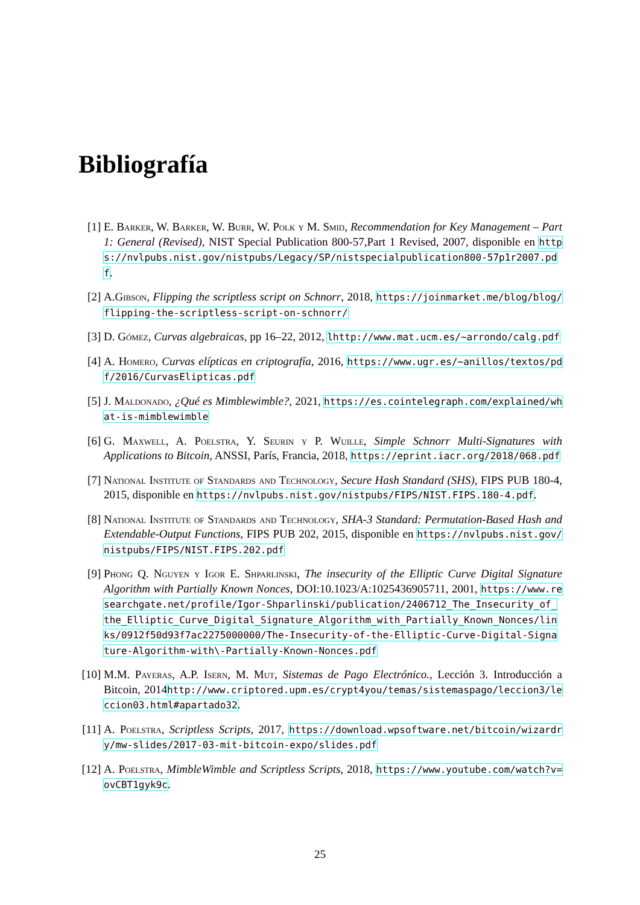Bibliografía
[1] E. Barker, W. Barker, W. Burr, W. Polk y M. Smid, Recommendation for Key Management – Part 1: General (Revised), NIST Special Publication 800-57,Part 1 Revised, 2007, disponible en https://nvlpubs.nist.gov/nistpubs/Legacy/SP/nistspecialpublication800-57p1r2007.pdf.
[2] A.Gibson, Flipping the scriptless script on Schnorr, 2018, https://joinmarket.me/blog/blog/flipping-the-scriptless-script-on-schnorr/
[3] D. Gómez, Curvas algebraicas, pp 16–22, 2012, lhttp://www.mat.ucm.es/~arrondo/calg.pdf
[4] A. Homero, Curvas elípticas en criptografía, 2016, https://www.ugr.es/~anillos/textos/pdf/2016/CurvasElipticas.pdf
[5] J. Maldonado, ¿Qué es Mimblewimble?, 2021, https://es.cointelegraph.com/explained/what-is-mimblewimble
[6] G. Maxwell, A. Poelstra, Y. Seurin y P. Wuille, Simple Schnorr Multi-Signatures with Applications to Bitcoin, ANSSI, París, Francia, 2018, https://eprint.iacr.org/2018/068.pdf
[7] National Institute of Standards and Technology, Secure Hash Standard (SHS), FIPS PUB 180-4, 2015, disponible en https://nvlpubs.nist.gov/nistpubs/FIPS/NIST.FIPS.180-4.pdf.
[8] National Institute of Standards and Technology, SHA-3 Standard: Permutation-Based Hash and Extendable-Output Functions, FIPS PUB 202, 2015, disponible en https://nvlpubs.nist.gov/nistpubs/FIPS/NIST.FIPS.202.pdf
[9] Phong Q. Nguyen y Igor E. Shparlinski, The insecurity of the Elliptic Curve Digital Signature Algorithm with Partially Known Nonces, DOI:10.1023/A:1025436905711, 2001, https://www.researchgate.net/profile/Igor-Shparlinski/publication/2406712_The_Insecurity_of_the_Elliptic_Curve_Digital_Signature_Algorithm_with_Partially_Known_Nonces/links/0912f50d93f7ac2275000000/The-Insecurity-of-the-Elliptic-Curve-Digital-Signature-Algorithm-with\-Partially-Known-Nonces.pdf
[10]
M.M. Payeras, A.P. Isern, M. Mut, Sistemas de Pago Electrónico., Lección 3. Introducción a Bitcoin, 2014http://www.criptored.upm.es/crypt4you/temas/sistemaspago/leccion3/leccion03.html#apartado32.
[11]
A. Poelstra, Scriptless Scripts, 2017, https://download.wpsoftware.net/bitcoin/wizardry/mw-slides/2017-03-mit-bitcoin-expo/slides.pdf
[12]
A. Poelstra, MimbleWimble and Scriptless Scripts, 2018, https://www.youtube.com/watch?v=ovCBT1gyk9c.
25